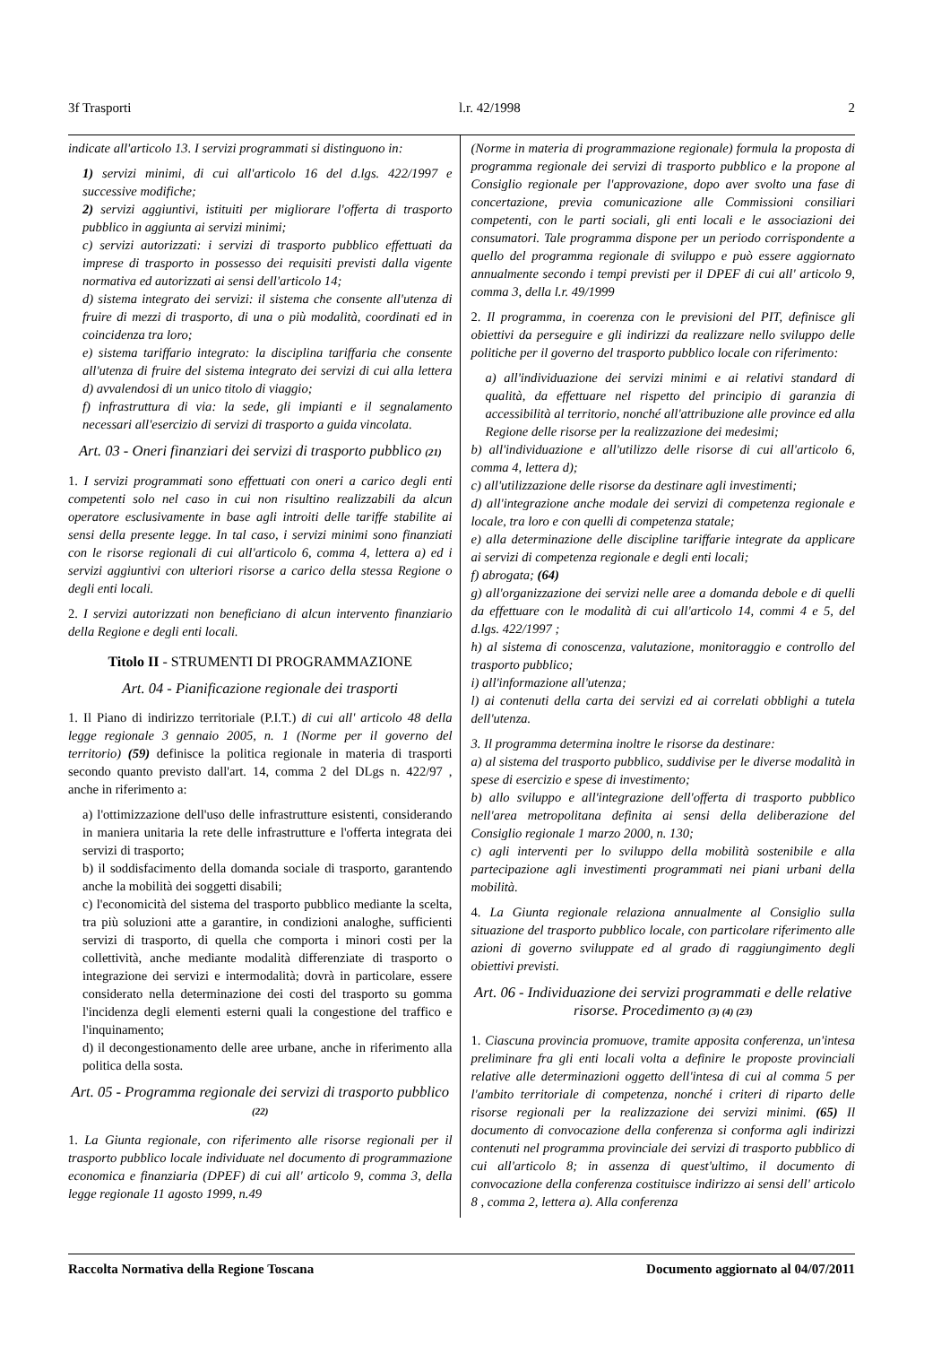3f Trasporti l.r. 42/1998 2
indicate all'articolo 13. I servizi programmati si distinguono in:
1) servizi minimi, di cui all'articolo 16 del d.lgs. 422/1997 e successive modifiche;
2) servizi aggiuntivi, istituiti per migliorare l'offerta di trasporto pubblico in aggiunta ai servizi minimi;
c) servizi autorizzati: i servizi di trasporto pubblico effettuati da imprese di trasporto in possesso dei requisiti previsti dalla vigente normativa ed autorizzati ai sensi dell'articolo 14;
d) sistema integrato dei servizi: il sistema che consente all'utenza di fruire di mezzi di trasporto, di una o più modalità, coordinati ed in coincidenza tra loro;
e) sistema tariffario integrato: la disciplina tariffaria che consente all'utenza di fruire del sistema integrato dei servizi di cui alla lettera d) avvalendosi di un unico titolo di viaggio;
f) infrastruttura di via: la sede, gli impianti e il segnalamento necessari all'esercizio di servizi di trasporto a guida vincolata.
Art. 03 - Oneri finanziari dei servizi di trasporto pubblico (21)
1. I servizi programmati sono effettuati con oneri a carico degli enti competenti solo nel caso in cui non risultino realizzabili da alcun operatore esclusivamente in base agli introiti delle tariffe stabilite ai sensi della presente legge. In tal caso, i servizi minimi sono finanziati con le risorse regionali di cui all'articolo 6, comma 4, lettera a) ed i servizi aggiuntivi con ulteriori risorse a carico della stessa Regione o degli enti locali.
2. I servizi autorizzati non beneficiano di alcun intervento finanziario della Regione e degli enti locali.
Titolo II - STRUMENTI DI PROGRAMMAZIONE
Art. 04 - Pianificazione regionale dei trasporti
1. Il Piano di indirizzo territoriale (P.I.T.) di cui all' articolo 48 della legge regionale 3 gennaio 2005, n. 1 (Norme per il governo del territorio) (59) definisce la politica regionale in materia di trasporti secondo quanto previsto dall'art. 14, comma 2 del DLgs n. 422/97 , anche in riferimento a:
a) l'ottimizzazione dell'uso delle infrastrutture esistenti, considerando in maniera unitaria la rete delle infrastrutture e l'offerta integrata dei servizi di trasporto;
b) il soddisfacimento della domanda sociale di trasporto, garantendo anche la mobilità dei soggetti disabili;
c) l'economicità del sistema del trasporto pubblico mediante la scelta, tra più soluzioni atte a garantire, in condizioni analoghe, sufficienti servizi di trasporto, di quella che comporta i minori costi per la collettività, anche mediante modalità differenziate di trasporto o integrazione dei servizi e intermodalità; dovrà in particolare, essere considerato nella determinazione dei costi del trasporto su gomma l'incidenza degli elementi esterni quali la congestione del traffico e l'inquinamento;
d) il decongestionamento delle aree urbane, anche in riferimento alla politica della sosta.
Art. 05 - Programma regionale dei servizi di trasporto pubblico (22)
1. La Giunta regionale, con riferimento alle risorse regionali per il trasporto pubblico locale individuate nel documento di programmazione economica e finanziaria (DPEF) di cui all' articolo 9, comma 3, della legge regionale 11 agosto 1999, n.49
(Norme in materia di programmazione regionale) formula la proposta di programma regionale dei servizi di trasporto pubblico e la propone al Consiglio regionale per l'approvazione, dopo aver svolto una fase di concertazione, previa comunicazione alle Commissioni consiliari competenti, con le parti sociali, gli enti locali e le associazioni dei consumatori. Tale programma dispone per un periodo corrispondente a quello del programma regionale di sviluppo e può essere aggiornato annualmente secondo i tempi previsti per il DPEF di cui all' articolo 9, comma 3, della l.r. 49/1999
2. Il programma, in coerenza con le previsioni del PIT, definisce gli obiettivi da perseguire e gli indirizzi da realizzare nello sviluppo delle politiche per il governo del trasporto pubblico locale con riferimento:
a) all'individuazione dei servizi minimi e ai relativi standard di qualità, da effettuare nel rispetto del principio di garanzia di accessibilità al territorio, nonché all'attribuzione alle province ed alla Regione delle risorse per la realizzazione dei medesimi;
b) all'individuazione e all'utilizzo delle risorse di cui all'articolo 6, comma 4, lettera d);
c) all'utilizzazione delle risorse da destinare agli investimenti;
d) all'integrazione anche modale dei servizi di competenza regionale e locale, tra loro e con quelli di competenza statale;
e) alla determinazione delle discipline tariffarie integrate da applicare ai servizi di competenza regionale e degli enti locali;
f) abrogata; (64)
g) all'organizzazione dei servizi nelle aree a domanda debole e di quelli da effettuare con le modalità di cui all'articolo 14, commi 4 e 5, del d.lgs. 422/1997 ;
h) al sistema di conoscenza, valutazione, monitoraggio e controllo del trasporto pubblico;
i) all'informazione all'utenza;
l) ai contenuti della carta dei servizi ed ai correlati obblighi a tutela dell'utenza.
3. Il programma determina inoltre le risorse da destinare:
a) al sistema del trasporto pubblico, suddivise per le diverse modalità in spese di esercizio e spese di investimento;
b) allo sviluppo e all'integrazione dell'offerta di trasporto pubblico nell'area metropolitana definita ai sensi della deliberazione del Consiglio regionale 1 marzo 2000, n. 130;
c) agli interventi per lo sviluppo della mobilità sostenibile e alla partecipazione agli investimenti programmati nei piani urbani della mobilità.
4. La Giunta regionale relaziona annualmente al Consiglio sulla situazione del trasporto pubblico locale, con particolare riferimento alle azioni di governo sviluppate ed al grado di raggiungimento degli obiettivi previsti.
Art. 06 - Individuazione dei servizi programmati e delle relative risorse. Procedimento (3) (4) (23)
1. Ciascuna provincia promuove, tramite apposita conferenza, un'intesa preliminare fra gli enti locali volta a definire le proposte provinciali relative alle determinazioni oggetto dell'intesa di cui al comma 5 per l'ambito territoriale di competenza, nonché i criteri di riparto delle risorse regionali per la realizzazione dei servizi minimi. (65) Il documento di convocazione della conferenza si conforma agli indirizzi contenuti nel programma provinciale dei servizi di trasporto pubblico di cui all'articolo 8; in assenza di quest'ultimo, il documento di convocazione della conferenza costituisce indirizzo ai sensi dell' articolo 8 , comma 2, lettera a). Alla conferenza
Raccolta Normativa della Regione Toscana Documento aggiornato al 04/07/2011